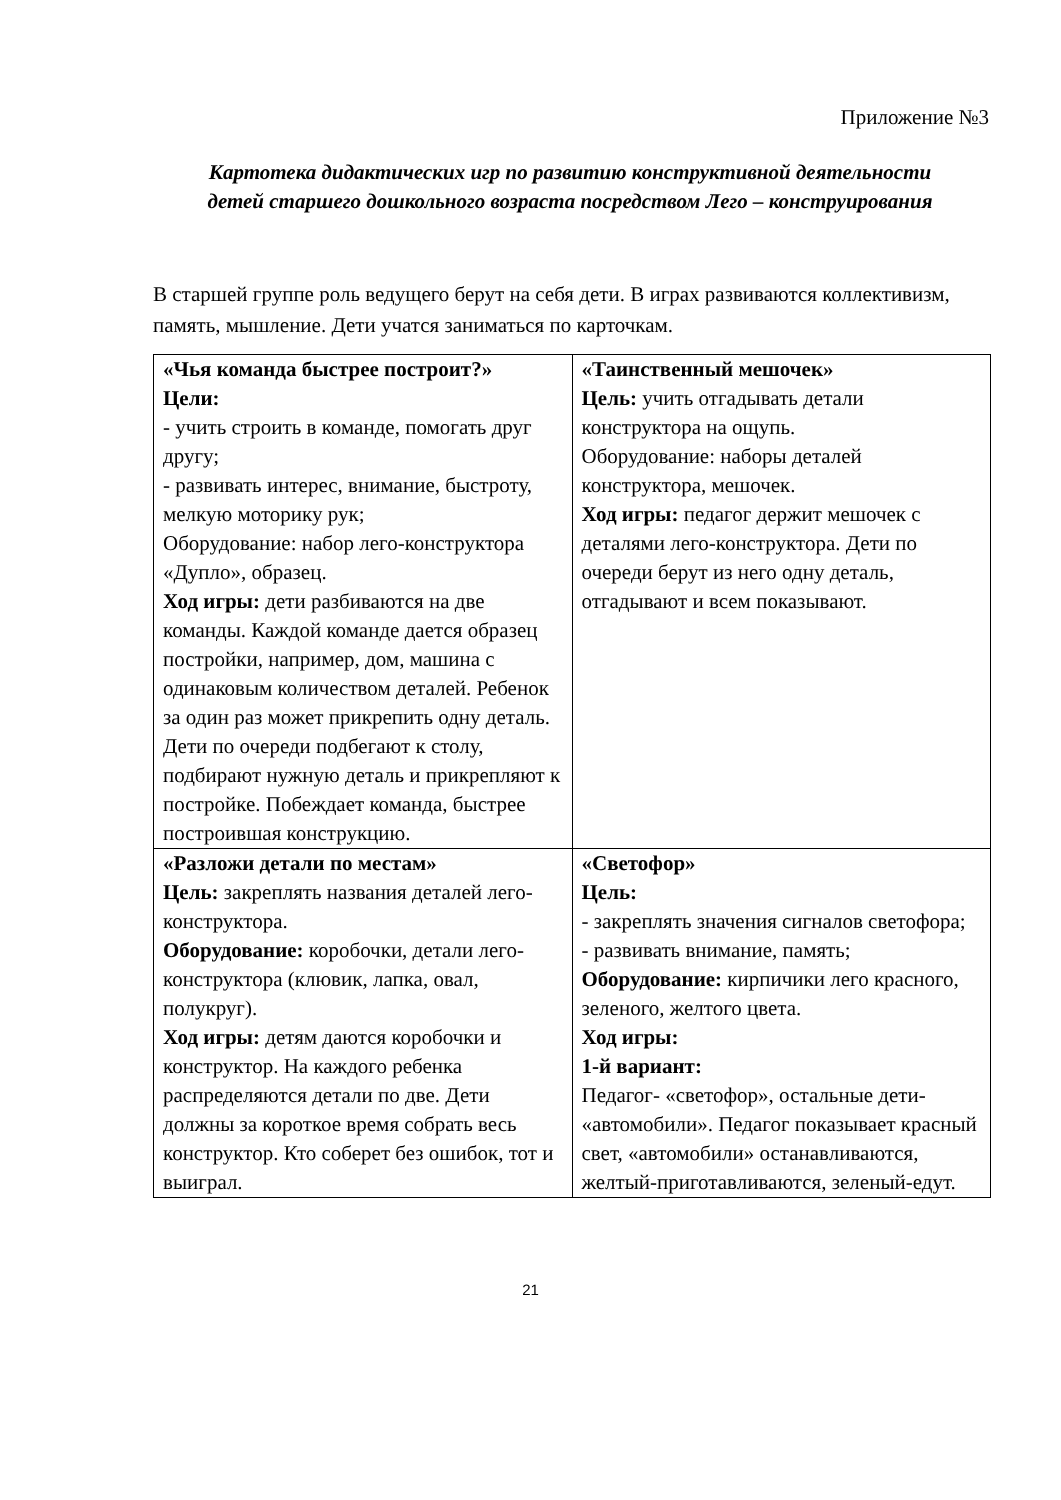Приложение №3
Картотека дидактических игр по развитию конструктивной деятельности детей старшего дошкольного возраста посредством Лего – конструирования
В старшей группе роль ведущего берут на себя дети. В играх развиваются коллективизм, память, мышление. Дети учатся заниматься по карточкам.
| «Чья команда быстрее построит?» Цели: - учить строить в команде, помогать друг другу; - развивать интерес, внимание, быстроту, мелкую моторику рук; Оборудование: набор лего-конструктора «Дупло», образец. Ход игры: дети разбиваются на две команды. Каждой команде дается образец постройки, например, дом, машина с одинаковым количеством деталей. Ребенок за один раз может прикрепить одну деталь. Дети по очереди подбегают к столу, подбирают нужную деталь и прикрепляют к постройке. Побеждает команда, быстрее построившая конструкцию. | «Таинственный мешочек» Цель: учить отгадывать детали конструктора на ощупь. Оборудование: наборы деталей конструктора, мешочек. Ход игры: педагог держит мешочек с деталями лего-конструктора. Дети по очереди берут из него одну деталь, отгадывают и всем показывают. |
| «Разложи детали по местам» Цель: закреплять названия деталей лего-конструктора. Оборудование: коробочки, детали лего-конструктора (клювик, лапка, овал, полукруг). Ход игры: детям даются коробочки и конструктор. На каждого ребенка распределяются детали по две. Дети должны за короткое время собрать весь конструктор. Кто соберет без ошибок, тот и выиграл. | «Светофор» Цель: - закреплять значения сигналов светофора; - развивать внимание, память; Оборудование: кирпичики лего красного, зеленого, желтого цвета. Ход игры: 1-й вариант: Педагог- «светофор», остальные дети- «автомобили». Педагог показывает красный свет, «автомобили» останавливаются, желтый-приготавливаются, зеленый-едут. |
21